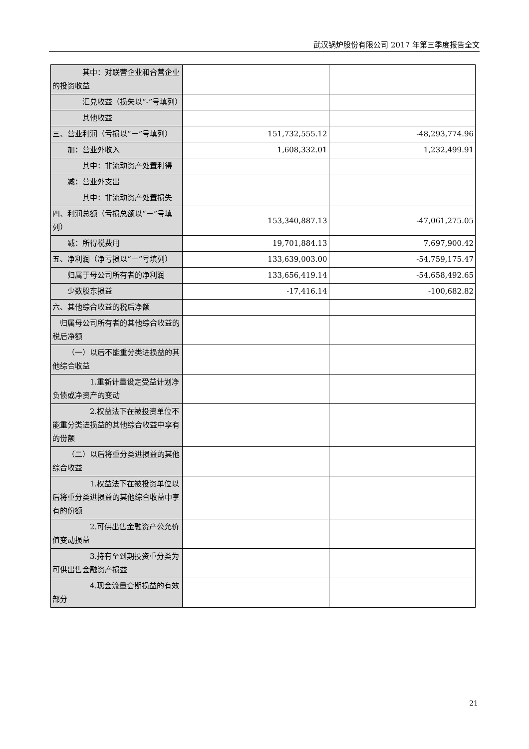武汉锅炉股份有限公司 2017 年第三季度报告全文
| 其中：对联营企业和合营企业的投资收益 | | |
| 汇兑收益（损失以“-”号填列） | | |
| 其他收益 | | |
| 三、营业利润（亏损以“－”号填列） | 151,732,555.12 | -48,293,774.96 |
| 加：营业外收入 | 1,608,332.01 | 1,232,499.91 |
| 其中：非流动资产处置利得 | | |
| 减：营业外支出 | | |
| 其中：非流动资产处置损失 | | |
| 四、利润总额（亏损总额以“－”号填列） | 153,340,887.13 | -47,061,275.05 |
| 减：所得税费用 | 19,701,884.13 | 7,697,900.42 |
| 五、净利润（净亏损以“－”号填列） | 133,639,003.00 | -54,759,175.47 |
| 归属于母公司所有者的净利润 | 133,656,419.14 | -54,658,492.65 |
| 少数股东损益 | -17,416.14 | -100,682.82 |
| 六、其他综合收益的税后净额 | | |
| 归属母公司所有者的其他综合收益的税后净额 | | |
| （一）以后不能重分类进损益的其他综合收益 | | |
| 1.重新计量设定受益计划净负债或净资产的变动 | | |
| 2.权益法下在被投资单位不能重分类进损益的其他综合收益中享有的份额 | | |
| （二）以后将重分类进损益的其他综合收益 | | |
| 1.权益法下在被投资单位以后将重分类进损益的其他综合收益中享有的份额 | | |
| 2.可供出售金融资产公允价值变动损益 | | |
| 3.持有至到期投资重分类为可供出售金融资产损益 | | |
| 4.现金流量套期损益的有效部分 | | |
21